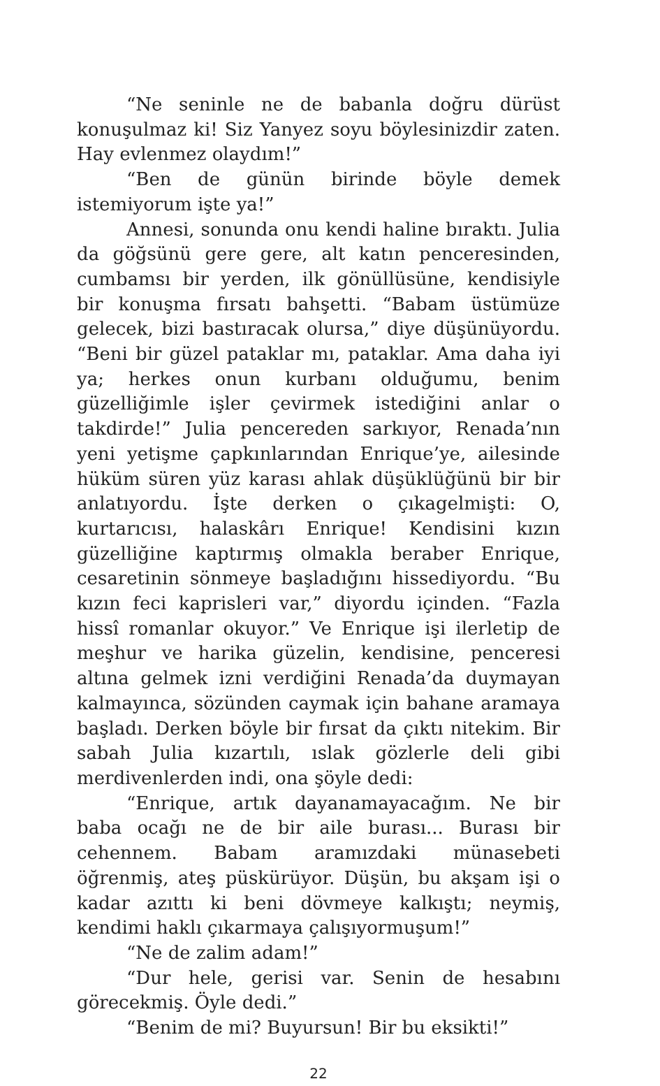“Ne seninle ne de babanla doğru dürüst konuşulmaz ki! Siz Yanyez soyu böylesinizdir zaten. Hay evlenmez olaydım!”
“Ben de günün birinde böyle demek istemiyorum işte ya!”
Annesi, sonunda onu kendi haline bıraktı. Julia da göğsünü gere gere, alt katın penceresinden, cumbamsı bir yerden, ilk gönüllüsüne, kendisiyle bir konuşma fırsatı bahşetti. “Babam üstümüze gelecek, bizi bastıracak olursa,” diye düşünüyordu. “Beni bir güzel pataklar mı, pataklar. Ama daha iyi ya; herkes onun kurbanı olduğumu, benim güzelliğimle işler çevirmek istediğini anlar o takdirde!” Julia pencereden sarkıyor, Renada’nın yeni yetişme çapkınlarından Enrique’ye, ailesinde hüküm süren yüz karası ahlak düşüklüğünü bir bir anlatıyordu. İşte derken o çıkagelmişti: O, kurtarıcısı, halaskârı Enrique! Kendisini kızın güzelliğine kaptırmış olmakla beraber Enrique, cesaretinin sönmeye başladığını hissediyordu. “Bu kızın feci kaprisleri var,” diyordu içinden. “Fazla hissî romanlar okuyor.” Ve Enrique işi ilerletip de meşhur ve harika güzelin, kendisine, penceresi altına gelmek izni verdiğini Renada’da duymayan kalmayınca, sözünden caymak için bahane aramaya başladı. Derken böyle bir fırsat da çıktı nitekim. Bir sabah Julia kızartılı, ıslak gözlerle deli gibi merdivenlerden indi, ona şöyle dedi:
“Enrique, artık dayanamayacağım. Ne bir baba ocağı ne de bir aile burası... Burası bir cehennem. Babam aramızdaki münasebeti öğrenmiş, ateş püskürüyor. Düşün, bu akşam işi o kadar azıttı ki beni dövmeye kalkıştı; neymiş, kendimi haklı çıkarmaya çalışıyormuşum!”
“Ne de zalim adam!”
“Dur hele, gerisi var. Senin de hesabını görecekmiş. Öyle dedi.”
“Benim de mi? Buyursun! Bir bu eksikti!”
22